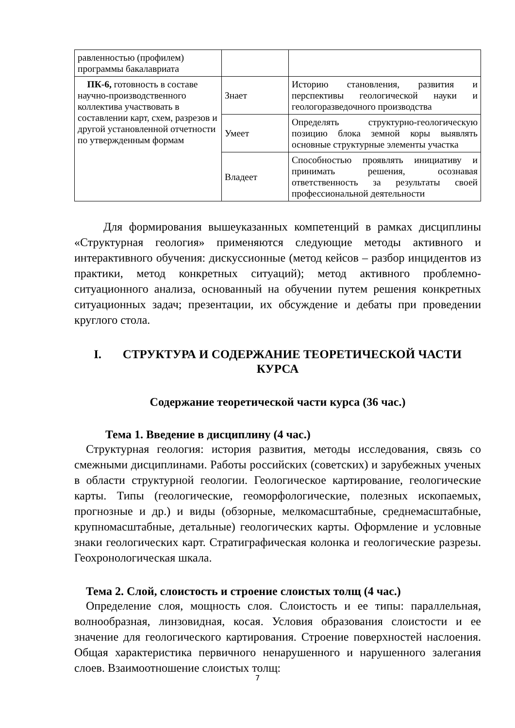| равленностью (профилем) программы бакалавриата | | |
| ПК-6, готовность в составе научно-производственного коллектива участвовать в составлении карт, схем, разрезов и другой установленной отчетности по утвержденным формам | Знает | Историю становления, развития и перспективы геологической науки и геологоразведочного производства |
| | Умеет | Определять структурно-геологическую позицию блока земной коры выявлять основные структурные элементы участка |
| | Владеет | Способностью проявлять инициативу и принимать решения, осознавая ответственность за результаты своей профессиональной деятельности |
Для формирования вышеуказанных компетенций в рамках дисциплины «Структурная геология» применяются следующие методы активного и интерактивного обучения: дискуссионные (метод кейсов – разбор инцидентов из практики, метод конкретных ситуаций); метод активного проблемно-ситуационного анализа, основанный на обучении путем решения конкретных ситуационных задач; презентации, их обсуждение и дебаты при проведении круглого стола.
I. СТРУКТУРА И СОДЕРЖАНИЕ ТЕОРЕТИЧЕСКОЙ ЧАСТИ КУРСА
Содержание теоретической части курса (36 час.)
Тема 1. Введение в дисциплину (4 час.)
Структурная геология: история развития, методы исследования, связь со смежными дисциплинами. Работы российских (советских) и зарубежных ученых в области структурной геологии. Геологическое картирование, геологические карты. Типы (геологические, геоморфологические, полезных ископаемых, прогнозные и др.) и виды (обзорные, мелкомасштабные, среднемасштабные, крупномасштабные, детальные) геологических карты. Оформление и условные знаки геологических карт. Стратиграфическая колонка и геологические разрезы. Геохронологическая шкала.
Тема 2. Слой, слоистость и строение слоистых толщ (4 час.)
Определение слоя, мощность слоя. Слоистость и ее типы: параллельная, волнообразная, линзовидная, косая. Условия образования слоистости и ее значение для геологического картирования. Строение поверхностей наслоения. Общая характеристика первичного ненарушенного и нарушенного залегания слоев. Взаимоотношение слоистых толщ:
7